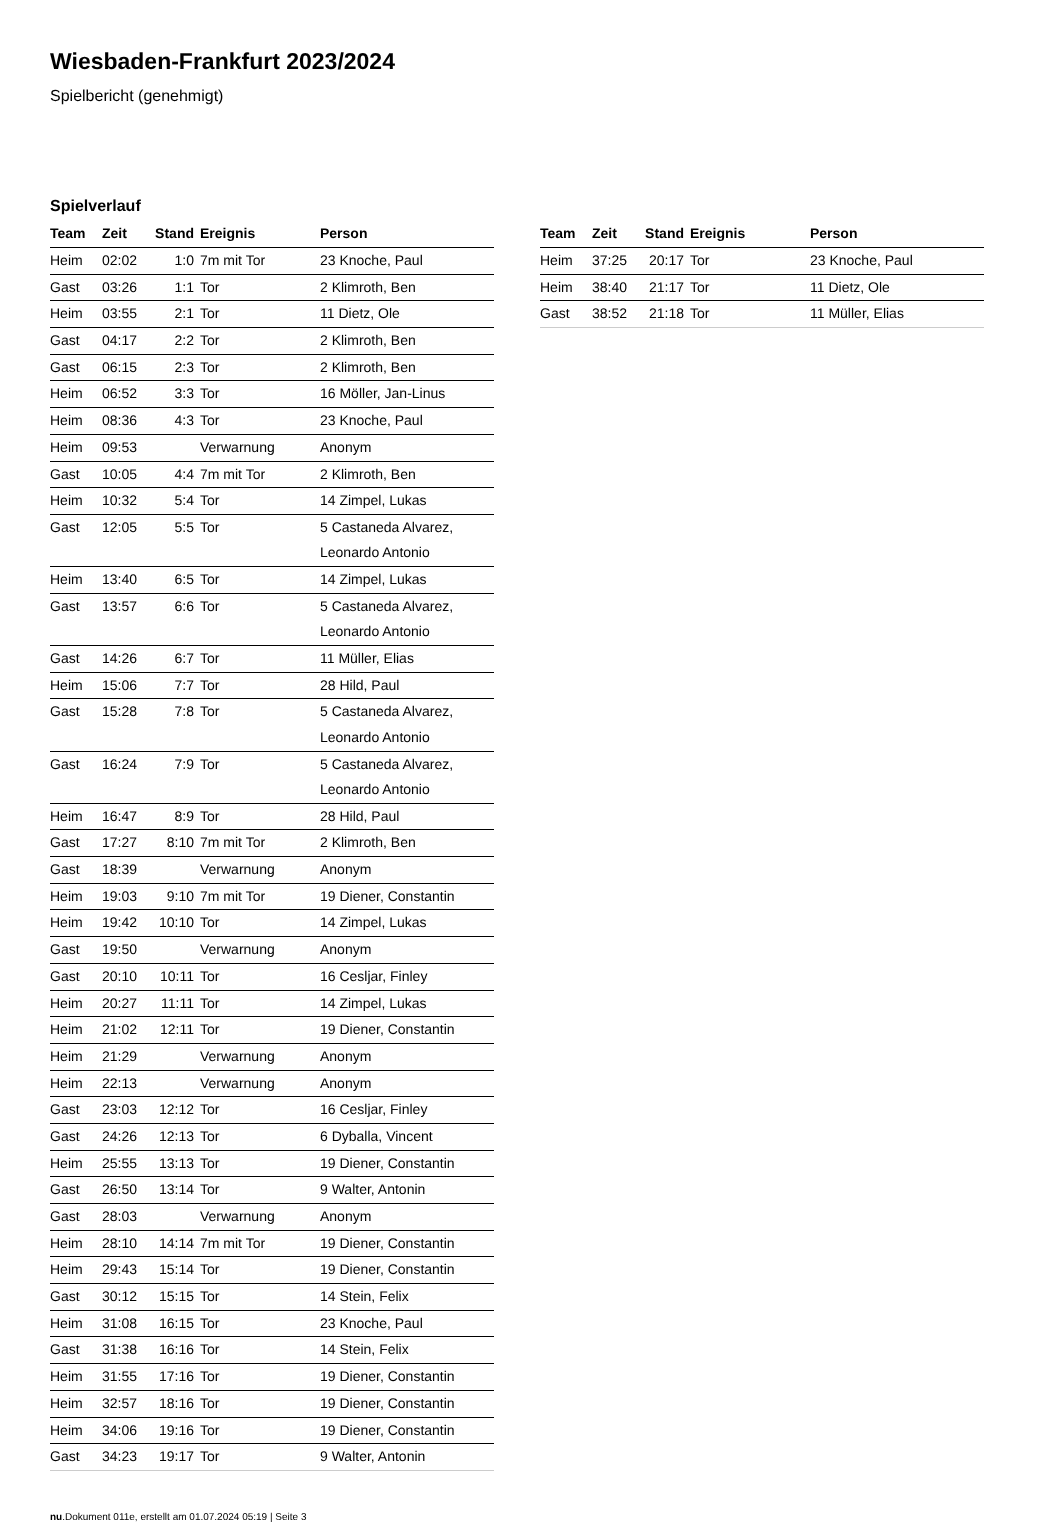Wiesbaden-Frankfurt 2023/2024
Spielbericht (genehmigt)
Spielverlauf
| Team | Zeit | Stand | Ereignis | Person |
| --- | --- | --- | --- | --- |
| Heim | 02:02 | 1:0 | 7m mit Tor | 23 Knoche, Paul |
| Gast | 03:26 | 1:1 | Tor | 2 Klimroth, Ben |
| Heim | 03:55 | 2:1 | Tor | 11 Dietz, Ole |
| Gast | 04:17 | 2:2 | Tor | 2 Klimroth, Ben |
| Gast | 06:15 | 2:3 | Tor | 2 Klimroth, Ben |
| Heim | 06:52 | 3:3 | Tor | 16 Möller, Jan-Linus |
| Heim | 08:36 | 4:3 | Tor | 23 Knoche, Paul |
| Heim | 09:53 | | Verwarnung | Anonym |
| Gast | 10:05 | 4:4 | 7m mit Tor | 2 Klimroth, Ben |
| Heim | 10:32 | 5:4 | Tor | 14 Zimpel, Lukas |
| Gast | 12:05 | 5:5 | Tor | 5 Castaneda Alvarez, Leonardo Antonio |
| Heim | 13:40 | 6:5 | Tor | 14 Zimpel, Lukas |
| Gast | 13:57 | 6:6 | Tor | 5 Castaneda Alvarez, Leonardo Antonio |
| Gast | 14:26 | 6:7 | Tor | 11 Müller, Elias |
| Heim | 15:06 | 7:7 | Tor | 28 Hild, Paul |
| Gast | 15:28 | 7:8 | Tor | 5 Castaneda Alvarez, Leonardo Antonio |
| Gast | 16:24 | 7:9 | Tor | 5 Castaneda Alvarez, Leonardo Antonio |
| Heim | 16:47 | 8:9 | Tor | 28 Hild, Paul |
| Gast | 17:27 | 8:10 | 7m mit Tor | 2 Klimroth, Ben |
| Gast | 18:39 | | Verwarnung | Anonym |
| Heim | 19:03 | 9:10 | 7m mit Tor | 19 Diener, Constantin |
| Heim | 19:42 | 10:10 | Tor | 14 Zimpel, Lukas |
| Gast | 19:50 | | Verwarnung | Anonym |
| Gast | 20:10 | 10:11 | Tor | 16 Cesljar, Finley |
| Heim | 20:27 | 11:11 | Tor | 14 Zimpel, Lukas |
| Heim | 21:02 | 12:11 | Tor | 19 Diener, Constantin |
| Heim | 21:29 | | Verwarnung | Anonym |
| Heim | 22:13 | | Verwarnung | Anonym |
| Gast | 23:03 | 12:12 | Tor | 16 Cesljar, Finley |
| Gast | 24:26 | 12:13 | Tor | 6 Dyballa, Vincent |
| Heim | 25:55 | 13:13 | Tor | 19 Diener, Constantin |
| Gast | 26:50 | 13:14 | Tor | 9 Walter, Antonin |
| Gast | 28:03 | | Verwarnung | Anonym |
| Heim | 28:10 | 14:14 | 7m mit Tor | 19 Diener, Constantin |
| Heim | 29:43 | 15:14 | Tor | 19 Diener, Constantin |
| Gast | 30:12 | 15:15 | Tor | 14 Stein, Felix |
| Heim | 31:08 | 16:15 | Tor | 23 Knoche, Paul |
| Gast | 31:38 | 16:16 | Tor | 14 Stein, Felix |
| Heim | 31:55 | 17:16 | Tor | 19 Diener, Constantin |
| Heim | 32:57 | 18:16 | Tor | 19 Diener, Constantin |
| Heim | 34:06 | 19:16 | Tor | 19 Diener, Constantin |
| Gast | 34:23 | 19:17 | Tor | 9 Walter, Antonin |
| Team | Zeit | Stand | Ereignis | Person |
| --- | --- | --- | --- | --- |
| Heim | 37:25 | 20:17 | Tor | 23 Knoche, Paul |
| Heim | 38:40 | 21:17 | Tor | 11 Dietz, Ole |
| Gast | 38:52 | 21:18 | Tor | 11 Müller, Elias |
nu.Dokument 011e, erstellt am 01.07.2024 05:19 | Seite 3